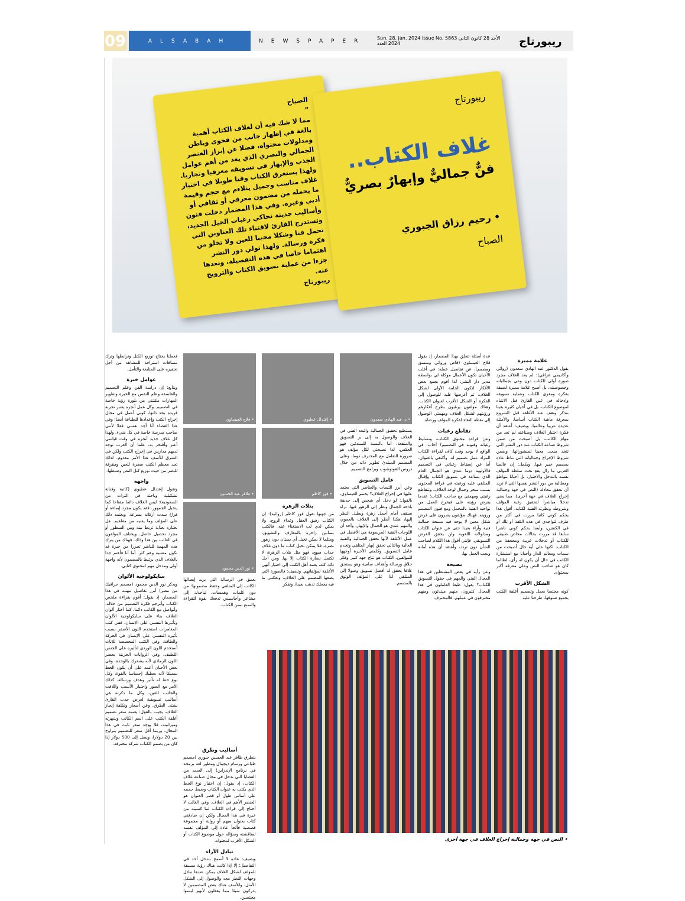09
ALSABAH
NEWSPAPER
Sun. 28. Jan. 2024 Issue No. 5863 الأحد 28 كانون الثاني 2024 العدد
ريبورتاج
الصباح
”
مما لا شك فيه أن لغلاف الكتاب أهمية بالغة في إظهار جانب من فحوى وباطن ومدلولات محتواه، فضلا عن إبراز العنصر الجمالي والبصري الذي يعد من أهم عوامل الجذب والإبهار في تسويقه معرفيا وتجاريا. ولهذا يستغرق الكتاب وقتا طويلا في اختيار غلاف مناسب وجميل يتلاءم مع حجم وقيمة ما يحمله من مضمون معرفي أو ثقافي أو أدبي وغيره. وفي هذا المضمار دخلت فنون وأساليب حديثة تحاكي رغبات الجيل الجديد، وتستدرج القارئ لاقتناء تلك العناوين التي تحمل فنا وشكلا محببا للعين ولا تخلو من فكرة ورسالة. ولهذا تولي دور النشر اهتماما خاصا في هذه التفصيلة، وتعدها جزءا من عملية تسويق الكتاب والترويج عنه.
ريبورتاج
ريبورتاج
غلاف الكتاب..
فنٌّ جماليٌّ وإبهارٌ بصريٌّ
• رحيم رزاق الجبوري
الصباح
علامة مميزة
يقول الدكتور عبد الهادي سعدون (روائي وأكاديمي عراقي): لم يعد الغلاف مجرد صورة أولى للكتاب دون وعي بجمالياته وخصوصيته، بل أصبح علامة مميزة لصيقة بفكرة ومغزى الكتاب وعملية تسويقه وإدخاله في عين القارئ قبل الانتباه لموضوع الكتاب. بل في أحيان كثيرة بقينا نتذكر ونقف عند الأغلفة قبل الشروع بمعرفة ماهية الكتاب أساسا، والأمثلة عديدة عربيا وعالميا. ويضيف: أعتقد أن فكرة اختيار الغلاف وصناعته لم تعد من مهام الكاتب، بل أصبحت من ضمن شروط صناعة الكتاب عند دور النشر التي تتخذ منحى معينا لمنشوراتها، وضمن شروط الإخراج وجمالياته التي تناط عادة بمصمم خبير فيها. ويكمل: إن عالمنا العربي ما زال يقع تحت سلطة المؤلف نفسه بالتدخل والاختيار، بل أحيانا بتواطؤ ومطالبة من دور النشر نفسها التي لا تريد أن تحقق معادلة (النص في جهة وجمالية إخراج الغلاف في جهة أخرى)، مما يعني تدخلا مباشرا لتحقيق رغبة المؤلف وشروطه ونظرته الفنية لكتابه. أقول هذا بحكم كوني كاتبا مررت في أكثر من ظرف لتواجدي في هذه الكفة أو تلك أو في الكفتين، وأيضا بحكم كوني ناشرا سابقا قد مررت بحالات مخاض طبيعي للكتاب أو تدخلات غريبة ومجحفة من الكتاب. لكنها على أية حال أصبحت من سمات ومعالم الدار وأحيانا مع استشارة الكاتب في حال أن يكون له رأي، لطالما كان هو صاحب النص وعلى معرفة أكبر بمحتواه.
الشكل الأقرب
كونه مختصا بعمل وتصميم أغلفة الكتب بجميع صنوفها، طرحنا عليه
عدة أسئلة تتعلق بهذا المضمار، إذ يقول فلاح العيساوي (قاص وروائي ومنسق ومصمم)، عن تفاصيل عمله: في أغلب الأحيان تكون الأعمال موكلة لي بواسطة مدير دار النشر، لذا أقوم بجمع بعض الأفكار لتكون الخامة الأولى لشكل الغلاف، ثم أعرضها عليه للوصول إلى الفكرة أو الشكل الأقرب لعنوان الكتاب. وهناك مؤلفون يرغبون بطرح أفكارهم ورؤيتهم لشكل الغلاف ومهمتي الوصول إلى نقطة التقاء لفكرة المؤلف ورضاه.
تقاطع رغبات
وعن قراءة محتوى الكتاب، وتسليط رغباته وفنونه في التصميم؟ أجاب: في الواقع لا يوجد وقت كاف لقراءة الكتاب المراد عمل تصميم له، وأكتفي بالعنوان. أما عن إسقاط رغباتي في التصميم فالأولوية دوما عندي هو الجمال العام الذي يساعد في تسويق الكتاب وإقبال المتلقي عليه ورغبته في قراءة المحتوى بسبب سحر وجمال لوحة الغلاف. وتتقاطع رغبتي ومهمتي مع صاحب الكتاب؛ عندما يفرض رؤيته على فيخرج العمل من نواحيه الفنية بالمجمل ومع فنون المصمم ورؤيته. فهناك مؤلفون يصرون على فرض شكل معين لا يوجد فيه مسحة جمالية فنية وآراء بعيدا حتى عن عنوان الكتاب ومدلولاته اللغوية ولن يحقق الغرض التسويقي. فإنني أقول هذا الكلام لصاحب الشأن دون تردد، وأعتقد أن هذه أمانة ويجب العمل بها.
نصيحة
وعن رأيه في بعض المشتغلين في هذا المجال الفني والمهم في حقول التسويق للكتاب؟ يقول: طبعا العاملون في هذا المجال كثيرون، منهم مبتدئون ومنهم محترفون في عملهم. فالمحترف
• د. عبد الهادي سعدون
يستطيع تحقيق الجمالية والبعد الفني في الغلاف والوصول به إلى بر التسويق والمنفعة، أما بالنسبة للمبتدئين فهو العكس، لذا نصيحتي لكل مؤلف هو ضرورة التعامل مع المحترف دوما، وعلى المصمم المبتدئ تطوير ذاته من خلال دروس الفوتوشوب وبرامج التصميم.
عامل التسويق
وعن أبرز الثيمات والعناصر التي يعتمد عليها في إخراج الغلاف؟ يختتم العيساوي، بالقول: لو دخل أي شخص إلى حديقة باذخة الجمال ونظر إلى الزهور فيها، تراه سيقف أمام أجمل زهرة ويطيل النظر إليها، هكذا أنظر إلى الغلاف بالعموم، والمهم عندي هو الجمال والإبهار، وأجد أن اللوحات الفنية المرسومة هي الأفضل في عمل الأغلفة لأنها تحقق الجمالية والفنية العالية وبالتالي تحقق إبهار المتلقي وتخدم عامل التسويق. وكلمتي الأخيرة أوجهها للمؤلفين، الكتاب هو نتاج جهد كبير وفكر خلاق ورسالة وأهداف سامية وهو يستحق غلافا يحقق له أفضل تسويق وصولا إلى المتلقي لذا على المؤلف الوثوق بالمصمم.
• إعتدال عطيوي
• فوز كاظم
بتلات الزهرة
من جهتها تقول فوز كاظم (روائية): إن الكتاب رفيق العقل وغذاء الروح، ولا يمكن لذي لب الاستغناء عنه، فالكتب بساتين زاخرة بالمعارف والتشويق، ومثلما لا يمكن تخيل أي بستان دون زهور نضرة، فلا يمكن تخيل كتاب ما دون غلاف جذاب مبهج، فهو مثل بتلات الزهرة، لا تكتمل نضارة الكتاب إلا بها. ومن أجل ذلك كله، يعمد أهل الكتب إلى اختيار أبهى الأغلفة لمؤلفاتهم. وتضيف: فالصورة التي يضعها المصمم على الغلاف، وتعكس ما فيه يجعلك تذهب بعيدا، وتفكر
• فلاح العيساوي
• ظافر عبد الحسين
• نور الدين محمود
بعمق في الرسالة التي يريد إيصالها الكاتب إلى المتلقي وحفظ مضمونها؛ من دون كلمات وهمسات. ليأخذك إلى مشاعر وأحاسيس تدفعك بقوة للقراءة والتمتع بمتن الكتاب.
أساليب وطرق
يتطرق ظافر عبد الحسين جبوري (مصمم طباعي ورسام ديجيتال ومطور لغة برمجة في برنامج الإندزاين) إلى العديد من القضايا التي تدخل في مجال صناعة غلاف الكتاب، إذ يقول: إن اختيار نوع الخط الذي يكتب به عنوان الكتاب وضبط حجمه على أساس طول أو قصر العنوان هو العنصر الأهم في الغلاف. وفي الغالب لا أحتاج إلى قراءة الكتاب لما كسبته من خبرة في هذا المجال ولكن إن صادفني كتاب بعنوان مبهم أو رواية أو مجموعة قصصية فألجأ عادة إلى المؤلف نفسه لمناقشته وسؤاله حول موضوع الكتاب أو الشكل الأقرب لمحتواه.
تبادل الآراء
ويضيف: عادة لا أسمح بتدخل أحد في التفاصيل؛ إلا إذا كانت هناك رؤية مسبقة للمؤلف لشكل الغلاف يمكن عندها تبادل وجهات النظر معه والوصول إلى الشكل الأمثل. وللأسف هناك بعض المصممين لا يدركون شيئا مما يفعلون لأنهم ليسوا مختصين.
فعملنا يحتاج توزيع الكتل وترابطها وترك مسافات استراحة للمشاهد من أجل تحفيزه على المتابعة والتأمل.
عوامل خبرة
ويتابع: إن دراسة الفن وعلم التصميم والفلسفة وعلم النفس مع الخبرة وتطوير المهارات مكنتني من بلورة رؤية خاصة في التصميم. وكل عمل أنجزه يعتبر تجربة فريدة بحد ذاتها، كوني أعمل في مجال إخراج الكتب وإعدادها للطباعة أيضا؛ وفي هذا الفضاء أنا أجد نفسي فعلا لأنني صاحب مدرسة خاصة في كل شيء. ولهذا كل غلاف جديد أنجزه في وقت قياسي أعتز وأفتخر به. علما أن الغرب توجد لديهم مدارس في إخراج الكتب ولكن في الشرق للأسف هذا الأمر معدوم. لذلك تجد معظم الكتب مضرة للعين ومقرفة للبصر من حيث توزيع كتل النص وضبطها.
واجهة
وتقول إعتدال عطيوي (كاتبة وفنانة تشكيلية وباحثة في التراث من السعودية): ليس الغلاف دائما مفتاحا كما يتخيل الجمهور. فقد يكون مجرد إيماءة أو فراغ سدت أركانه بسرعة. ويعتمد ذلك على المؤلف وما يعنيه من مفاهيم. هل يختاره بعناية تربط بينه وبين السطور أو مجرد تحصيل حاصل. ويختلف المؤلفون في الغالب بين هذا وذاك. فهناك من يترك هذه المهمة للناشر تحررا من حيرة قد تكون مضنية وهم كثر. أما أنا فأهتم جدا بالغلاف الذي يرتبط بالمضمون لأنه واجهة أولى ومدخل مهم لمحتوى كتابي.
سايكولوجية الألوان
ويذكر نور الدين محمود (مصمم جرافيك من مصر) أبرز تفاصيل مهنته في هذا المضمار، إذ يقول: أقوم بقراءة ملخص الكتاب وأترجم فكرة التصميم من خلاله، وأتواصل مع الكاتب دائما، كما أختار ألوان الغلاف بناء على سايكولوجية الألوان وتأثيرها النفسي على الإنسان. ففي كتب المغامرات استخدم اللون الأصفر بسبب تأثيره النفسي على الإنسان في الحركة والطاقة، وفي الكتب المخصصة للإناث أستخدم اللون الوردي لتأثيره على الجنس اللطيف. وفي الروايات الحزينة يحضر اللون الرمادي لأنه يشعرك بالوحدة. وفي بعض الأحيان أعمد على أن يكون الخط سميكا لأنه يعطيك إحساسا بالقوة، وكل نوع خط له تأثير وهدف ورسالة، كذلك الأمر مع الصور واختيار الأنسب واللافت والجاذب للعين، وكل ما ذكرته هي أساليب تسويقية لغرض جذب القارئ بشتى الطرق. وعن أسعار وتكلفة إنجاز الغلاف، يجيب بالقول: يعتمد سعر تصميم أغلفة الكتب على اسم الكاتب وشهرته وميزانيته، فلا يوجد سعر ثابت في هذا المجال. وربما أقل سعر للتصميم يتراوح بين 20 دولارا، ويصل إلى 500 دولار إذا كان من يصمم الكتاب شركة محترفة.
• النص في جهة وجمالية إخراج الغلاف في جهة أخرى